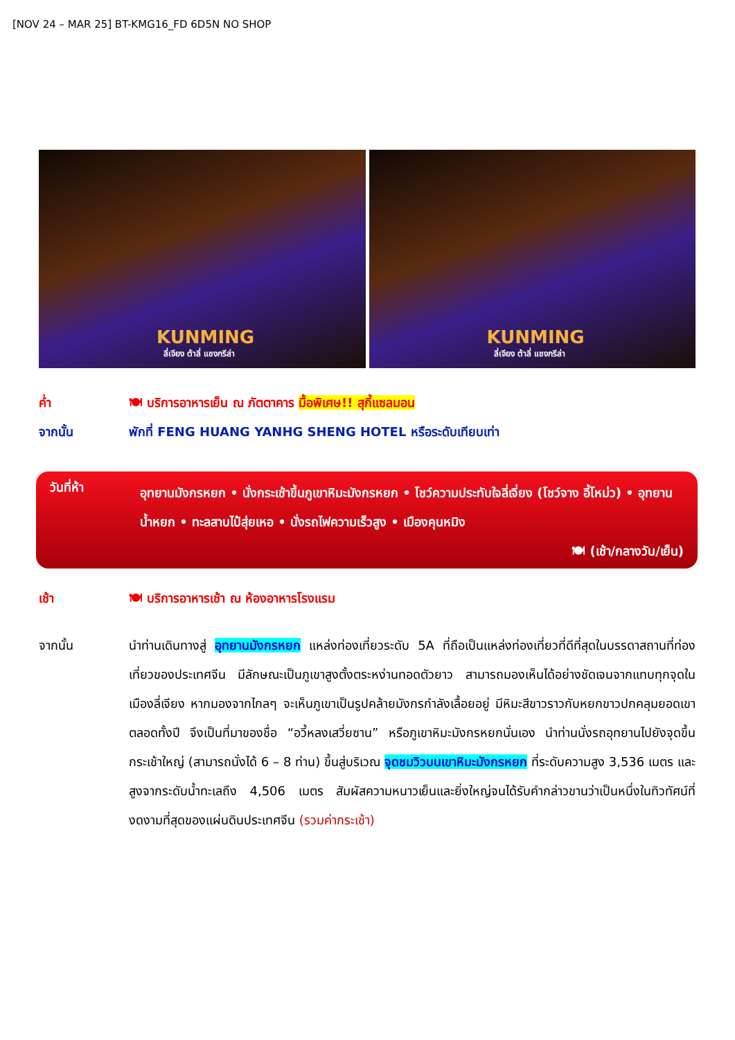[NOV 24 – MAR 25] BT-KMG16_FD 6D5N NO SHOP
KUNMING
ลี่เจียง ต้าลี่ แชงกรีล่า
KUNMING
ลี่เจียง ต้าลี่ แชงกรีล่า
ค่ำ 🍽 บริการอาหารเย็น ณ ภัตตาคาร มื้อพิเศษ!! สุกี้แซลมอน
จากนั้น พักที่ FENG HUANG YANHG SHENG HOTEL หรือระดับเทียบเท่า
วันที่ห้า
อุทยานมังกรหยก • นั่งกระเช้าขึ้นภูเขาหิมะมังกรหยก • โชว์ความประทับใจลี่เจี่ยง (โชว์จาง อี้โหม่ว) • อุทยานน้ำหยก • ทะลสาบไป๋สุ่ยเหอ • นั่งรถไฟความเร็วสูง • เมืองคุนหมิง
🍽 (เช้า/กลางวัน/เย็น)
เช้า 🍽 บริการอาหารเช้า ณ ห้องอาหารโรงแรม
จากนั้น นำท่านเดินทางสู่ อุทยานมังกรหยก แหล่งท่องเที่ยวระดับ 5A ที่ถือเป็นแหล่งท่องเที่ยวที่ดีที่สุดในบรรดาสถานที่ท่องเที่ยวของประเทศจีน มีลักษณะเป็นภูเขาสูงตั้งตระหง่านทอดตัวยาว สามารถมองเห็นได้อย่างชัดเจนจากแทบทุกจุดในเมืองลี่เจียง หากมองจากไกลๆ จะเห็นภูเขาเป็นรูปคล้ายมังกรกำลังเลื้อยอยู่ มีหิมะสีขาวราวกับหยกขาวปกคลุมยอดเขาตลอดทั้งปี จึงเป็นที่มาของชื่อ “อวี้หลงเสวี่ยซาน” หรือภูเขาหิมะมังกรหยกนั่นเอง นำท่านนั่งรถอุทยานไปยังจุดขึ้นกระเช้าใหญ่ (สามารถนั่งได้ 6 – 8 ท่าน) ขึ้นสู่บริเวณ จุดชมวิวบนเขาหิมะมังกรหยก ที่ระดับความสูง 3,536 เมตร และสูงจากระดับน้ำทะเลถึง 4,506 เมตร สัมผัสความหนาวเย็นและยิ่งใหญ่จนได้รับคำกล่าวขานว่าเป็นหนึ่งในทิวทัศน์ที่งดงามที่สุดของแผ่นดินประเทศจีน (รวมค่ากระเช้า)